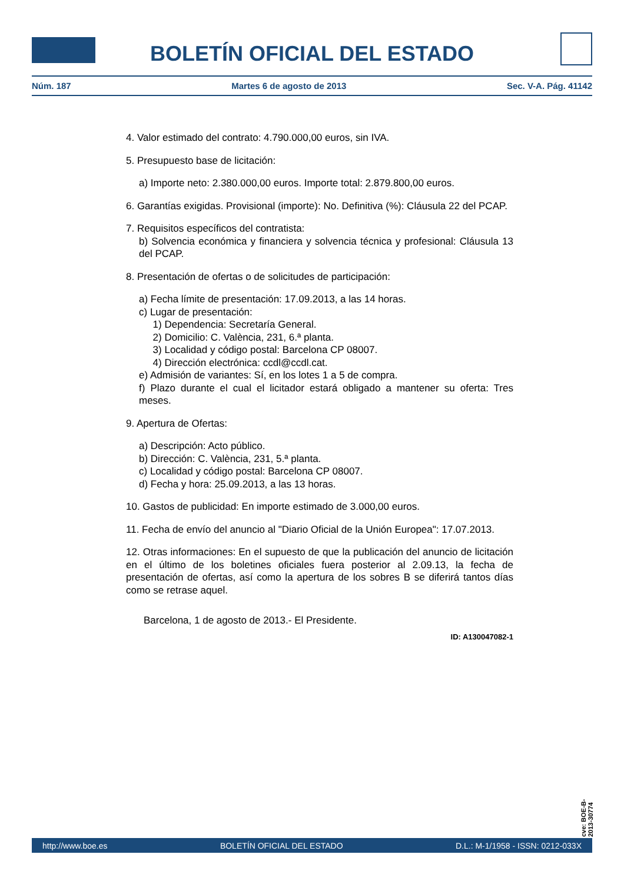BOLETÍN OFICIAL DEL ESTADO
Núm. 187 Martes 6 de agosto de 2013 Sec. V-A. Pág. 41142
4. Valor estimado del contrato: 4.790.000,00 euros, sin IVA.
5. Presupuesto base de licitación:
a) Importe neto: 2.380.000,00 euros. Importe total: 2.879.800,00 euros.
6. Garantías exigidas. Provisional (importe): No. Definitiva (%): Cláusula 22 del PCAP.
7. Requisitos específicos del contratista:
b) Solvencia económica y financiera y solvencia técnica y profesional: Cláusula 13 del PCAP.
8. Presentación de ofertas o de solicitudes de participación:
a) Fecha límite de presentación: 17.09.2013, a las 14 horas.
c) Lugar de presentación:
1) Dependencia: Secretaría General.
2) Domicilio: C. València, 231, 6.ª planta.
3) Localidad y código postal: Barcelona CP 08007.
4) Dirección electrónica: ccdl@ccdl.cat.
e) Admisión de variantes: Sí, en los lotes 1 a 5 de compra.
f) Plazo durante el cual el licitador estará obligado a mantener su oferta: Tres meses.
9. Apertura de Ofertas:
a) Descripción: Acto público.
b) Dirección: C. València, 231, 5.ª planta.
c) Localidad y código postal: Barcelona CP 08007.
d) Fecha y hora: 25.09.2013, a las 13 horas.
10. Gastos de publicidad: En importe estimado de 3.000,00 euros.
11. Fecha de envío del anuncio al "Diario Oficial de la Unión Europea": 17.07.2013.
12. Otras informaciones: En el supuesto de que la publicación del anuncio de licitación en el último de los boletines oficiales fuera posterior al 2.09.13, la fecha de presentación de ofertas, así como la apertura de los sobres B se diferirá tantos días como se retrase aquel.
Barcelona, 1 de agosto de 2013.- El Presidente.
ID: A130047082-1
cve: BOE-B-2013-30774
http://www.boe.es BOLETÍN OFICIAL DEL ESTADO D.L.: M-1/1958 - ISSN: 0212-033X